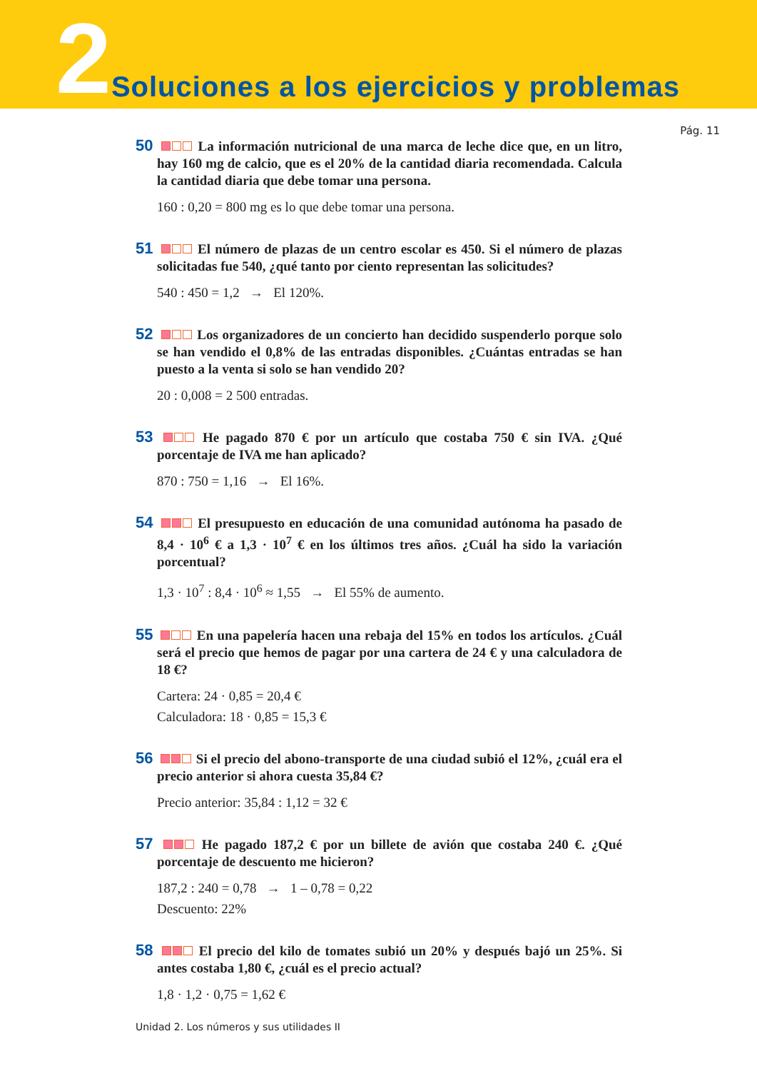2 Soluciones a los ejercicios y problemas
Pág. 11
50 La información nutricional de una marca de leche dice que, en un litro, hay 160 mg de calcio, que es el 20% de la cantidad diaria recomendada. Calcula la cantidad diaria que debe tomar una persona.
160 : 0,20 = 800 mg es lo que debe tomar una persona.
51 El número de plazas de un centro escolar es 450. Si el número de plazas solicitadas fue 540, ¿qué tanto por ciento representan las solicitudes?
540 : 450 = 1,2 → El 120%.
52 Los organizadores de un concierto han decidido suspenderlo porque solo se han vendido el 0,8% de las entradas disponibles. ¿Cuántas entradas se han puesto a la venta si solo se han vendido 20?
20 : 0,008 = 2 500 entradas.
53 He pagado 870 € por un artículo que costaba 750 € sin IVA. ¿Qué porcentaje de IVA me han aplicado?
870 : 750 = 1,16 → El 16%.
54 El presupuesto en educación de una comunidad autónoma ha pasado de 8,4 · 10<sup>6</sup> € a 1,3 · 10<sup>7</sup> € en los últimos tres años. ¿Cuál ha sido la variación porcentual?
1,3 · 10<sup>7</sup> : 8,4 · 10<sup>6</sup> ≈ 1,55 → El 55% de aumento.
55 En una papelería hacen una rebaja del 15% en todos los artículos. ¿Cuál será el precio que hemos de pagar por una cartera de 24 € y una calculadora de 18 €?
Cartera: 24 · 0,85 = 20,4 €
Calculadora: 18 · 0,85 = 15,3 €
56 Si el precio del abono-transporte de una ciudad subió el 12%, ¿cuál era el precio anterior si ahora cuesta 35,84 €?
Precio anterior: 35,84 : 1,12 = 32 €
57 He pagado 187,2 € por un billete de avión que costaba 240 €. ¿Qué porcentaje de descuento me hicieron?
187,2 : 240 = 0,78 → 1 – 0,78 = 0,22
Descuento: 22%
58 El precio del kilo de tomates subió un 20% y después bajó un 25%. Si antes costaba 1,80 €, ¿cuál es el precio actual?
1,8 · 1,2 · 0,75 = 1,62 €
Unidad 2. Los números y sus utilidades II